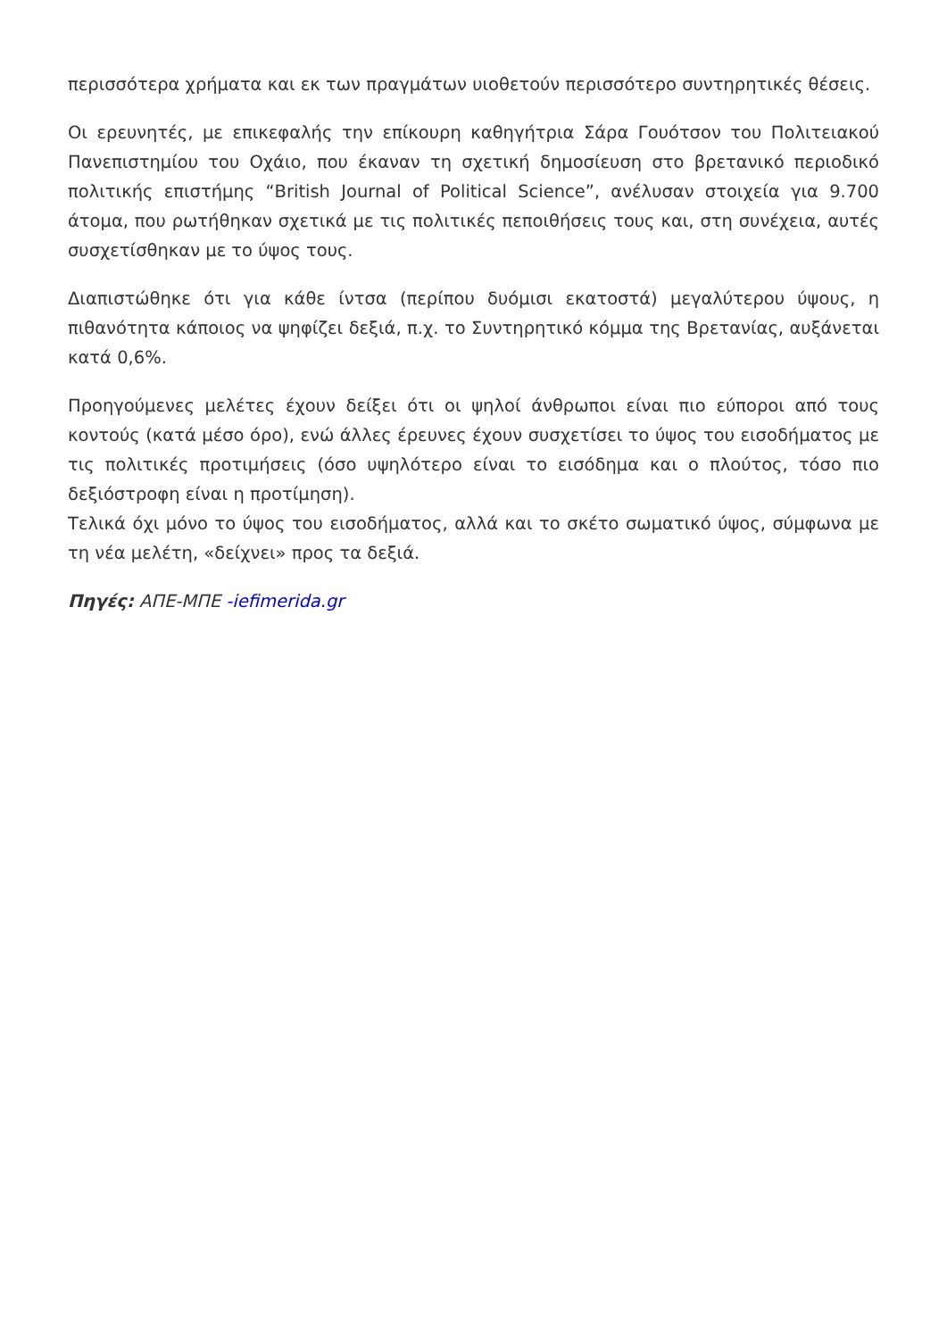περισσότερα χρήματα και εκ των πραγμάτων υιοθετούν περισσότερο συντηρητικές θέσεις.
Οι ερευνητές, με επικεφαλής την επίκουρη καθηγήτρια Σάρα Γουότσον του Πολιτειακού Πανεπιστημίου του Οχάιο, που έκαναν τη σχετική δημοσίευση στο βρετανικό περιοδικό πολιτικής επιστήμης “British Journal of Political Science”, ανέλυσαν στοιχεία για 9.700 άτομα, που ρωτήθηκαν σχετικά με τις πολιτικές πεποιθήσεις τους και, στη συνέχεια, αυτές συσχετίσθηκαν με το ύψος τους.
Διαπιστώθηκε ότι για κάθε ίντσα (περίπου δυόμισι εκατοστά) μεγαλύτερου ύψους, η πιθανότητα κάποιος να ψηφίζει δεξιά, π.χ. το Συντηρητικό κόμμα της Βρετανίας, αυξάνεται κατά 0,6%.
Προηγούμενες μελέτες έχουν δείξει ότι οι ψηλοί άνθρωποι είναι πιο εύποροι από τους κοντούς (κατά μέσο όρο), ενώ άλλες έρευνες έχουν συσχετίσει το ύψος του εισοδήματος με τις πολιτικές προτιμήσεις (όσο υψηλότερο είναι το εισόδημα και ο πλούτος, τόσο πιο δεξιόστροφη είναι η προτίμηση).
Τελικά όχι μόνο το ύψος του εισοδήματος, αλλά και το σκέτο σωματικό ύψος, σύμφωνα με τη νέα μελέτη, «δείχνει» προς τα δεξιά.
Πηγές: ΑΠΕ-ΜΠΕ -iefimerida.gr